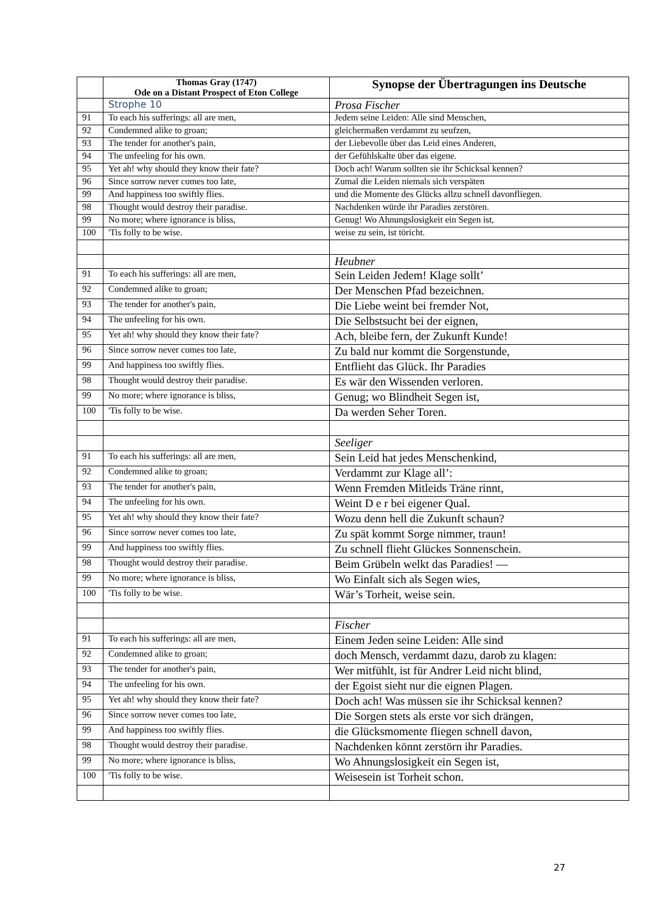| | Thomas Gray (1747) Ode on a Distant Prospect of Eton College | Synopse der Übertragungen ins Deutsche |
| --- | --- | --- |
| | Strophe 10 | Prosa Fischer |
| 91 | To each his sufferings: all are men, | Jedem seine Leiden: Alle sind Menschen, |
| 92 | Condemned alike to groan; | gleichermaßen verdammt zu seufzen, |
| 93 | The tender for another's pain, | der Liebevolle über das Leid eines Anderen, |
| 94 | The unfeeling for his own. | der Gefühlskalte über das eigene. |
| 95 | Yet ah! why should they know their fate? | Doch ach! Warum sollten sie ihr Schicksal kennen? |
| 96 | Since sorrow never comes too late, | Zumal die Leiden niemals sich verspäten |
| 99 | And happiness too swiftly flies. | und die Momente des Glücks allzu schnell davonfliegen. |
| 98 | Thought would destroy their paradise. | Nachdenken würde ihr Paradies zerstören. |
| 99 | No more; where ignorance is bliss, | Genug! Wo Ahnungslosigkeit ein Segen ist, |
| 100 | 'Tis folly to be wise. | weise zu sein, ist töricht. |
| | | Heubner |
| 91 | To each his sufferings: all are men, | Sein Leiden Jedem! Klage sollt’ |
| 92 | Condemned alike to groan; | Der Menschen Pfad bezeichnen. |
| 93 | The tender for another's pain, | Die Liebe weint bei fremder Not, |
| 94 | The unfeeling for his own. | Die Selbstsucht bei der eignen, |
| 95 | Yet ah! why should they know their fate? | Ach, bleibe fern, der Zukunft Kunde! |
| 96 | Since sorrow never comes too late, | Zu bald nur kommt die Sorgenstunde, |
| 99 | And happiness too swiftly flies. | Entflieht das Glück. Ihr Paradies |
| 98 | Thought would destroy their paradise. | Es wär den Wissenden verloren. |
| 99 | No more; where ignorance is bliss, | Genug; wo Blindheit Segen ist, |
| 100 | 'Tis folly to be wise. | Da werden Seher Toren. |
| | | Seeliger |
| 91 | To each his sufferings: all are men, | Sein Leid hat jedes Menschenkind, |
| 92 | Condemned alike to groan; | Verdammt zur Klage all’: |
| 93 | The tender for another's pain, | Wenn Fremden Mitleids Träne rinnt, |
| 94 | The unfeeling for his own. | Weint D e r bei eigener Qual. |
| 95 | Yet ah! why should they know their fate? | Wozu denn hell die Zukunft schaun? |
| 96 | Since sorrow never comes too late, | Zu spät kommt Sorge nimmer, traun! |
| 99 | And happiness too swiftly flies. | Zu schnell flieht Glückes Sonnenschein. |
| 98 | Thought would destroy their paradise. | Beim Grübeln welkt das Paradies! — |
| 99 | No more; where ignorance is bliss, | Wo Einfalt sich als Segen wies, |
| 100 | 'Tis folly to be wise. | Wär’s Torheit, weise sein. |
| | | Fischer |
| 91 | To each his sufferings: all are men, | Einem Jeden seine Leiden: Alle sind |
| 92 | Condemned alike to groan; | doch Mensch, verdammt dazu, darob zu klagen: |
| 93 | The tender for another's pain, | Wer mitfühlt, ist für Andrer Leid nicht blind, |
| 94 | The unfeeling for his own. | der Egoist sieht nur die eignen Plagen. |
| 95 | Yet ah! why should they know their fate? | Doch ach! Was müssen sie ihr Schicksal kennen? |
| 96 | Since sorrow never comes too late, | Die Sorgen stets als erste vor sich drängen, |
| 99 | And happiness too swiftly flies. | die Glücksmomente fliegen schnell davon, |
| 98 | Thought would destroy their paradise. | Nachdenken könnt zerstörn ihr Paradies. |
| 99 | No more; where ignorance is bliss, | Wo Ahnungslosigkeit ein Segen ist, |
| 100 | 'Tis folly to be wise. | Weisesein ist Torheit schon. |
27